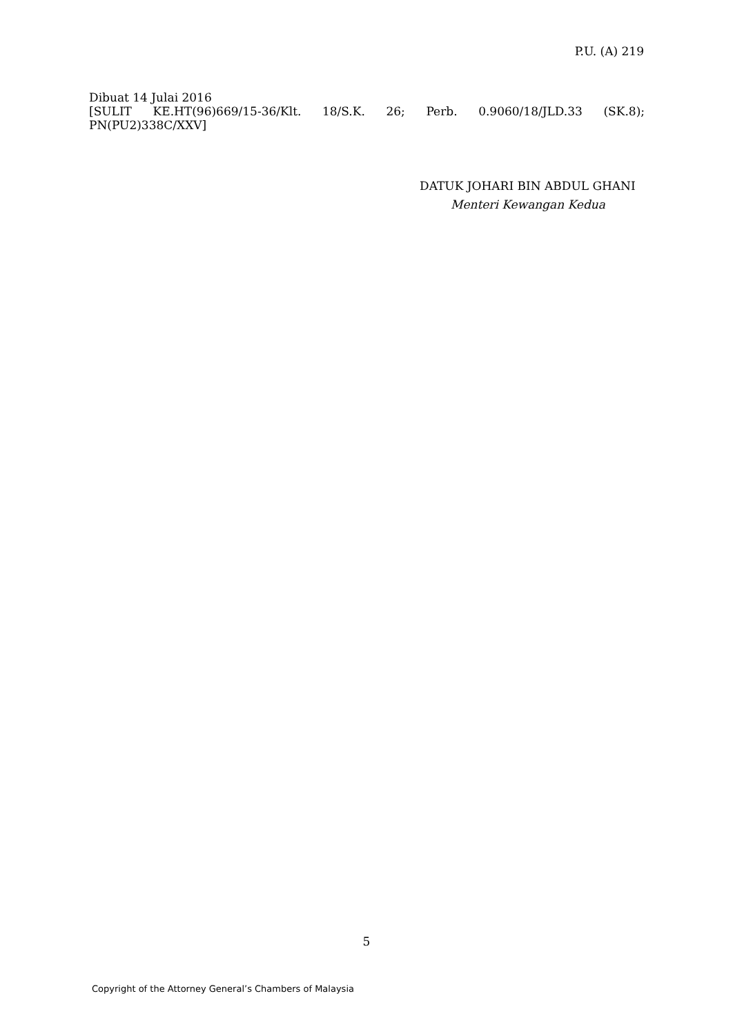P.U. (A) 219
Dibuat 14 Julai 2016
[SULIT KE.HT(96)669/15-36/Klt. 18/S.K. 26; Perb. 0.9060/18/JLD.33 (SK.8);
PN(PU2)338C/XXV]
DATUK JOHARI BIN ABDUL GHANI
Menteri Kewangan Kedua
5
Copyright of the Attorney General’s Chambers of Malaysia